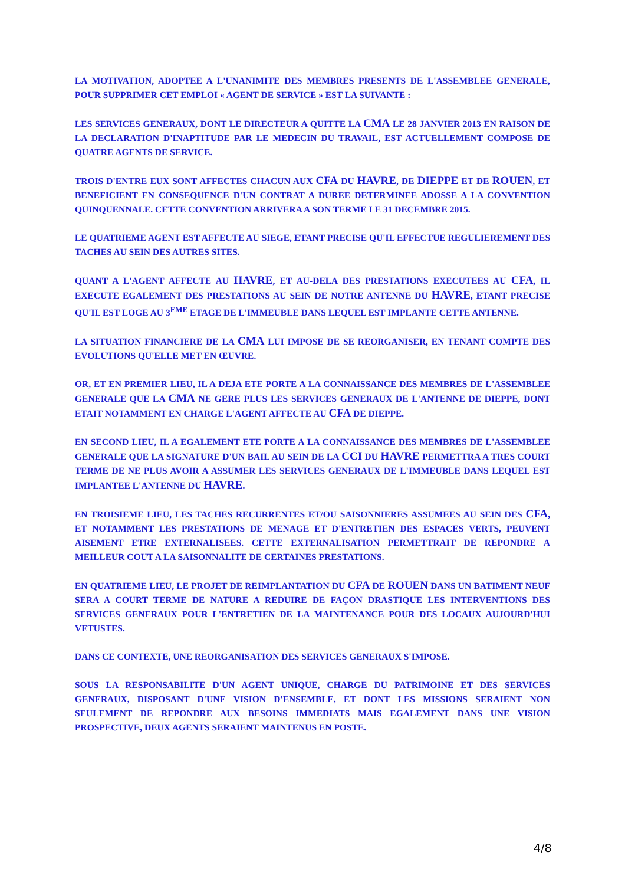LA MOTIVATION, ADOPTEE A L'UNANIMITE DES MEMBRES PRESENTS DE L'ASSEMBLEE GENERALE, POUR SUPPRIMER CET EMPLOI « AGENT DE SERVICE » EST LA SUIVANTE :
LES SERVICES GENERAUX, DONT LE DIRECTEUR A QUITTE LA CMA LE 28 JANVIER 2013 EN RAISON DE LA DECLARATION D'INAPTITUDE PAR LE MEDECIN DU TRAVAIL, EST ACTUELLEMENT COMPOSE DE QUATRE AGENTS DE SERVICE.
TROIS D'ENTRE EUX SONT AFFECTES CHACUN AUX CFA DU HAVRE, DE DIEPPE ET DE ROUEN, ET BENEFICIENT EN CONSEQUENCE D'UN CONTRAT A DUREE DETERMINEE ADOSSE A LA CONVENTION QUINQUENNALE. CETTE CONVENTION ARRIVERA A SON TERME LE 31 DECEMBRE 2015.
LE QUATRIEME AGENT EST AFFECTE AU SIEGE, ETANT PRECISE QU'IL EFFECTUE REGULIEREMENT DES TACHES AU SEIN DES AUTRES SITES.
QUANT A L'AGENT AFFECTE AU HAVRE, ET AU-DELA DES PRESTATIONS EXECUTEES AU CFA, IL EXECUTE EGALEMENT DES PRESTATIONS AU SEIN DE NOTRE ANTENNE DU HAVRE, ETANT PRECISE QU'IL EST LOGE AU 3<sup>EME</sup> ETAGE DE L'IMMEUBLE DANS LEQUEL EST IMPLANTE CETTE ANTENNE.
LA SITUATION FINANCIERE DE LA CMA LUI IMPOSE DE SE REORGANISER, EN TENANT COMPTE DES EVOLUTIONS QU'ELLE MET EN ŒUVRE.
OR, ET EN PREMIER LIEU, IL A DEJA ETE PORTE A LA CONNAISSANCE DES MEMBRES DE L'ASSEMBLEE GENERALE QUE LA CMA NE GERE PLUS LES SERVICES GENERAUX DE L'ANTENNE DE DIEPPE, DONT ETAIT NOTAMMENT EN CHARGE L'AGENT AFFECTE AU CFA DE DIEPPE.
EN SECOND LIEU, IL A EGALEMENT ETE PORTE A LA CONNAISSANCE DES MEMBRES DE L'ASSEMBLEE GENERALE QUE LA SIGNATURE D'UN BAIL AU SEIN DE LA CCI DU HAVRE PERMETTRA A TRES COURT TERME DE NE PLUS AVOIR A ASSUMER LES SERVICES GENERAUX DE L'IMMEUBLE DANS LEQUEL EST IMPLANTEE L'ANTENNE DU HAVRE.
EN TROISIEME LIEU, LES TACHES RECURRENTES ET/OU SAISONNIERES ASSUMEES AU SEIN DES CFA, ET NOTAMMENT LES PRESTATIONS DE MENAGE ET D'ENTRETIEN DES ESPACES VERTS, PEUVENT AISEMENT ETRE EXTERNALISEES. CETTE EXTERNALISATION PERMETTRAIT DE REPONDRE A MEILLEUR COUT A LA SAISONNALITE DE CERTAINES PRESTATIONS.
EN QUATRIEME LIEU, LE PROJET DE REIMPLANTATION DU CFA DE ROUEN DANS UN BATIMENT NEUF SERA A COURT TERME DE NATURE A REDUIRE DE FAÇON DRASTIQUE LES INTERVENTIONS DES SERVICES GENERAUX POUR L'ENTRETIEN DE LA MAINTENANCE POUR DES LOCAUX AUJOURD'HUI VETUSTES.
DANS CE CONTEXTE, UNE REORGANISATION DES SERVICES GENERAUX S'IMPOSE.
SOUS LA RESPONSABILITE D'UN AGENT UNIQUE, CHARGE DU PATRIMOINE ET DES SERVICES GENERAUX, DISPOSANT D'UNE VISION D'ENSEMBLE, ET DONT LES MISSIONS SERAIENT NON SEULEMENT DE REPONDRE AUX BESOINS IMMEDIATS MAIS EGALEMENT DANS UNE VISION PROSPECTIVE, DEUX AGENTS SERAIENT MAINTENUS EN POSTE.
4/8